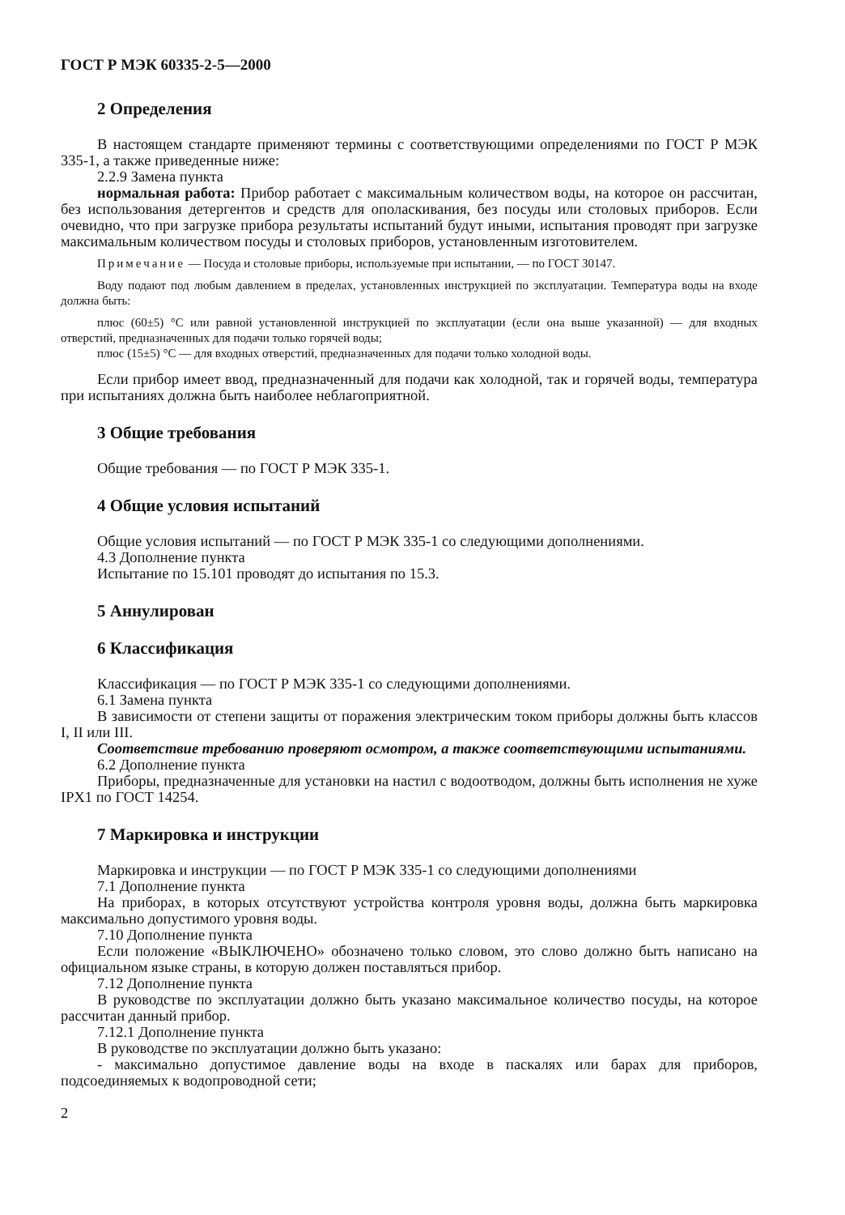ГОСТ Р МЭК 60335-2-5—2000
2 Определения
В настоящем стандарте применяют термины с соответствующими определениями по ГОСТ Р МЭК 335-1, а также приведенные ниже:
2.2.9 Замена пункта
нормальная работа: Прибор работает с максимальным количеством воды, на которое он рассчитан, без использования детергентов и средств для ополаскивания, без посуды или столовых приборов. Если очевидно, что при загрузке прибора результаты испытаний будут иными, испытания проводят при загрузке максимальным количеством посуды и столовых приборов, установленным изготовителем.
Примечание — Посуда и столовые приборы, используемые при испытании, — по ГОСТ 30147.
Воду подают под любым давлением в пределах, установленных инструкцией по эксплуатации. Температура воды на входе должна быть:
плюс (60±5) °С или равной установленной инструкцией по эксплуатации (если она выше указанной) — для входных отверстий, предназначенных для подачи только горячей воды;
плюс (15±5) °С — для входных отверстий, предназначенных для подачи только холодной воды.
Если прибор имеет ввод, предназначенный для подачи как холодной, так и горячей воды, температура при испытаниях должна быть наиболее неблагоприятной.
3 Общие требования
Общие требования — по ГОСТ Р МЭК 335-1.
4 Общие условия испытаний
Общие условия испытаний — по ГОСТ Р МЭК 335-1 со следующими дополнениями.
4.3 Дополнение пункта
Испытание по 15.101 проводят до испытания по 15.3.
5 Аннулирован
6 Классификация
Классификация — по ГОСТ Р МЭК 335-1 со следующими дополнениями.
6.1 Замена пункта
В зависимости от степени защиты от поражения электрическим током приборы должны быть классов I, II или III.
Соответствие требованию проверяют осмотром, а также соответствующими испытаниями.
6.2 Дополнение пункта
Приборы, предназначенные для установки на настил с водоотводом, должны быть исполнения не хуже IPX1 по ГОСТ 14254.
7 Маркировка и инструкции
Маркировка и инструкции — по ГОСТ Р МЭК 335-1 со следующими дополнениями
7.1 Дополнение пункта
На приборах, в которых отсутствуют устройства контроля уровня воды, должна быть маркировка максимально допустимого уровня воды.
7.10 Дополнение пункта
Если положение «ВЫКЛЮЧЕНО» обозначено только словом, это слово должно быть написано на официальном языке страны, в которую должен поставляться прибор.
7.12 Дополнение пункта
В руководстве по эксплуатации должно быть указано максимальное количество посуды, на которое рассчитан данный прибор.
7.12.1 Дополнение пункта
В руководстве по эксплуатации должно быть указано:
- максимально допустимое давление воды на входе в паскалях или барах для приборов, подсоединяемых к водопроводной сети;
2